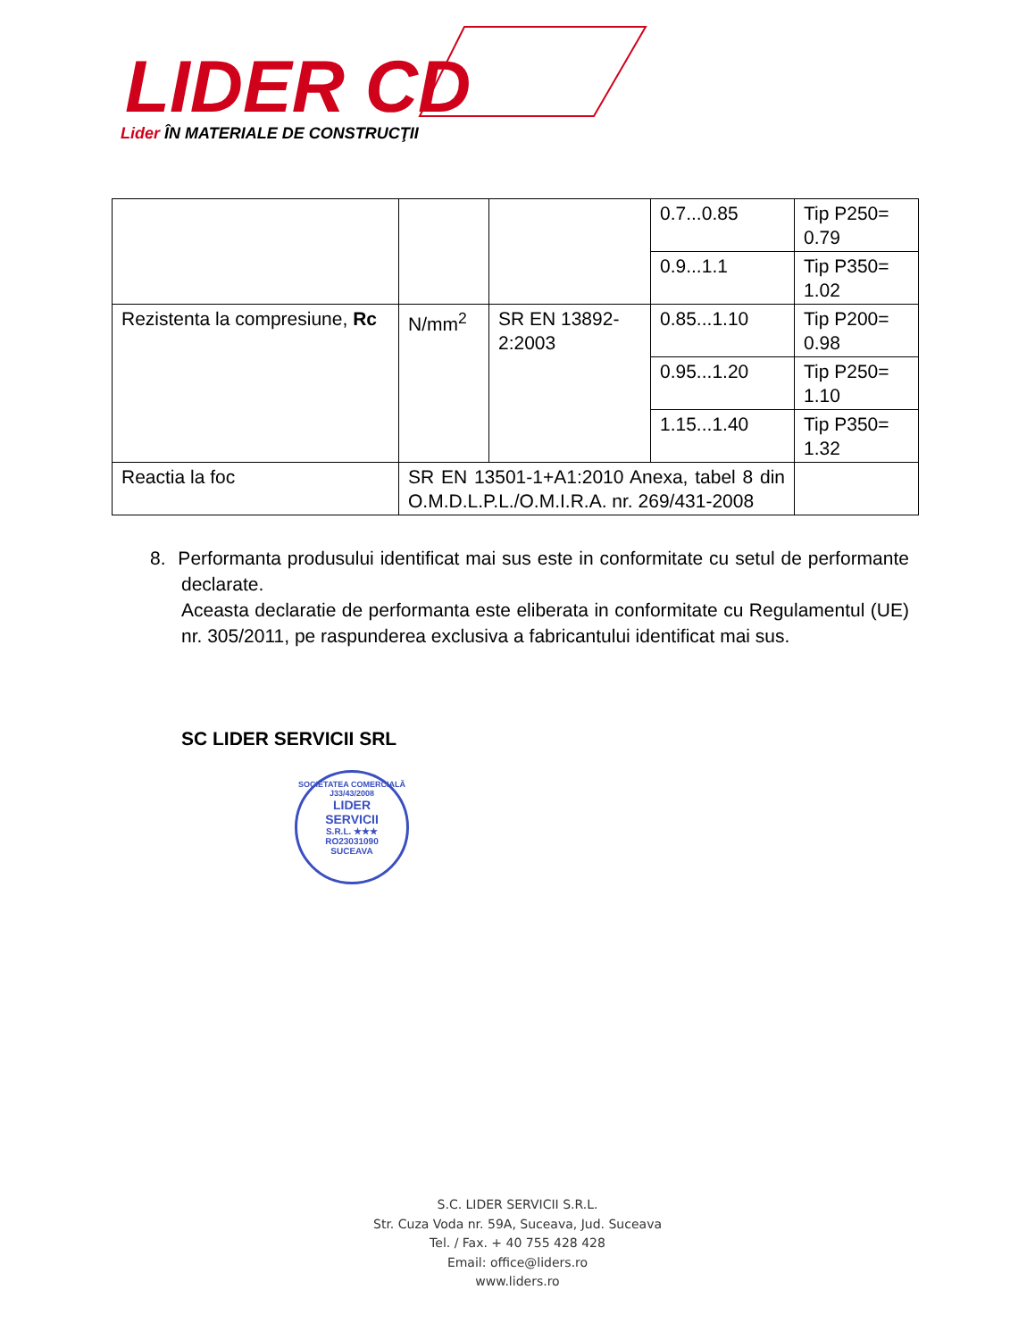LIDER CD
Lider ÎN MATERIALE DE CONSTRUCŢII
| | | | 0.7...0.85 | Tip P250= 0.79 |
| | | | 0.9...1.1 | Tip P350= 1.02 |
| Rezistenta la compresiune, Rc | N/mm<sup>2</sup> | SR EN 13892-2:2003 | 0.85...1.10 | Tip P200= 0.98 |
| | | | 0.95...1.20 | Tip P250= 1.10 |
| | | | 1.15...1.40 | Tip P350= 1.32 |
| Reactia la foc | SR EN 13501-1+A1:2010 Anexa, tabel 8 din O.M.D.L.P.L./O.M.I.R.A. nr. 269/431-2008 | | | |
8. Performanta produsului identificat mai sus este in conformitate cu setul de performante declarate.
Aceasta declaratie de performanta este eliberata in conformitate cu Regulamentul (UE) nr. 305/2011, pe raspunderea exclusiva a fabricantului identificat mai sus.
SC LIDER SERVICII SRL
SOCIETATEA COMERCIALĂ J33/43/2008
LIDER
SERVICII
S.R.L. ★★★
RO23031090
SUCEAVA
S.C. LIDER SERVICII S.R.L.
Str. Cuza Voda nr. 59A, Suceava, Jud. Suceava
Tel. / Fax. + 40 755 428 428
Email: office@liders.ro
www.liders.ro